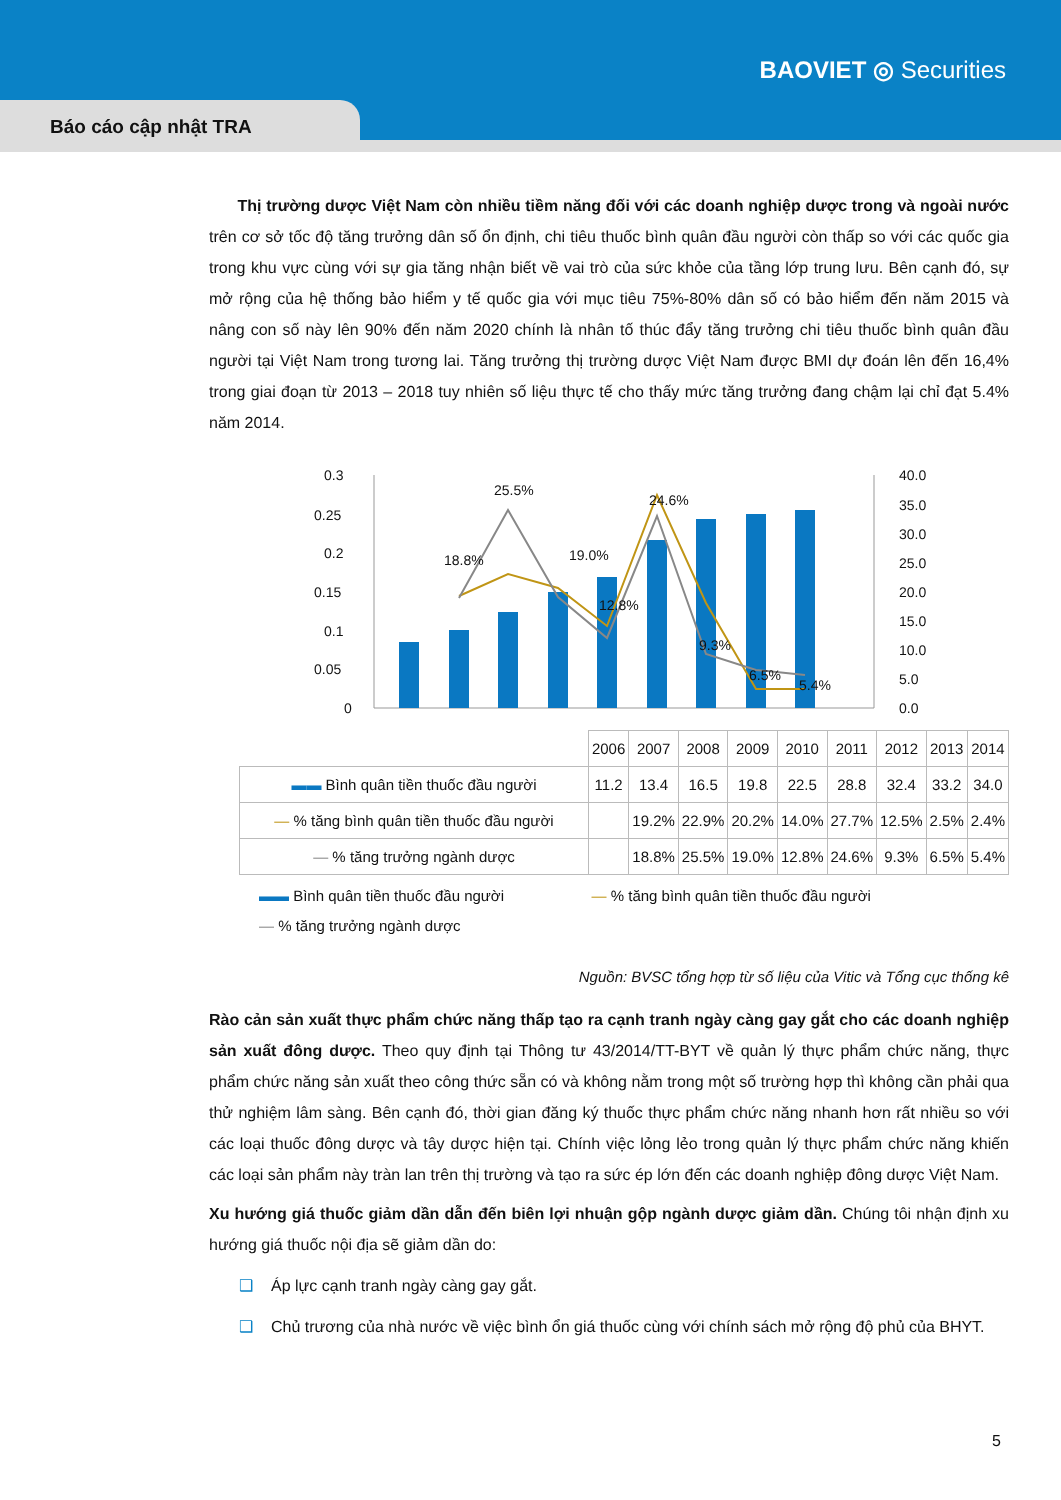BAOVIET ◎ Securities
Báo cáo cập nhật TRA
Thị trường dược Việt Nam còn nhiều tiềm năng đối với các doanh nghiệp dược trong và ngoài nước trên cơ sở tốc độ tăng trưởng dân số ổn định, chi tiêu thuốc bình quân đầu người còn thấp so với các quốc gia trong khu vực cùng với sự gia tăng nhận biết về vai trò của sức khỏe của tầng lớp trung lưu. Bên cạnh đó, sự mở rộng của hệ thống bảo hiểm y tế quốc gia với mục tiêu 75%-80% dân số có bảo hiểm đến năm 2015 và nâng con số này lên 90% đến năm 2020 chính là nhân tố thúc đẩy tăng trưởng chi tiêu thuốc bình quân đầu người tại Việt Nam trong tương lai. Tăng trưởng thị trường dược Việt Nam được BMI dự đoán lên đến 16,4% trong giai đoạn từ 2013 – 2018 tuy nhiên số liệu thực tế cho thấy mức tăng trưởng đang chậm lại chỉ đạt 5.4% năm 2014.
0.3
0.25
0.2
0.15
0.1
0.05
0
40.0
35.0
30.0
25.0
20.0
15.0
10.0
5.0
0.0
18.8%
25.5%
19.0%
12.8%
24.6%
9.3%
6.5%
5.4%
| | 2006 | 2007 | 2008 | 2009 | 2010 | 2011 | 2012 | 2013 | 2014 |
| ▬▬ Bình quân tiền thuốc đầu người | 11.2 | 13.4 | 16.5 | 19.8 | 22.5 | 28.8 | 32.4 | 33.2 | 34.0 |
| — % tăng bình quân tiền thuốc đầu người | | 19.2% | 22.9% | 20.2% | 14.0% | 27.7% | 12.5% | 2.5% | 2.4% |
| — % tăng trưởng ngành dược | | 18.8% | 25.5% | 19.0% | 12.8% | 24.6% | 9.3% | 6.5% | 5.4% |
▬▬ Bình quân tiền thuốc đầu người — % tăng bình quân tiền thuốc đầu người
— % tăng trưởng ngành dược
Nguồn: BVSC tổng hợp từ số liệu của Vitic và Tổng cục thống kê
Rào cản sản xuất thực phẩm chức năng thấp tạo ra cạnh tranh ngày càng gay gắt cho các doanh nghiệp sản xuất đông dược. Theo quy định tại Thông tư 43/2014/TT-BYT về quản lý thực phẩm chức năng, thực phẩm chức năng sản xuất theo công thức sẵn có và không nằm trong một số trường hợp thì không cần phải qua thử nghiệm lâm sàng. Bên cạnh đó, thời gian đăng ký thuốc thực phẩm chức năng nhanh hơn rất nhiều so với các loại thuốc đông dược và tây dược hiện tại. Chính việc lỏng lẻo trong quản lý thực phẩm chức năng khiến các loại sản phẩm này tràn lan trên thị trường và tạo ra sức ép lớn đến các doanh nghiệp đông dược Việt Nam.
Xu hướng giá thuốc giảm dần dẫn đến biên lợi nhuận gộp ngành dược giảm dần. Chúng tôi nhận định xu hướng giá thuốc nội địa sẽ giảm dần do:
❑ Áp lực cạnh tranh ngày càng gay gắt.
❑ Chủ trương của nhà nước về việc bình ổn giá thuốc cùng với chính sách mở rộng độ phủ của BHYT.
5